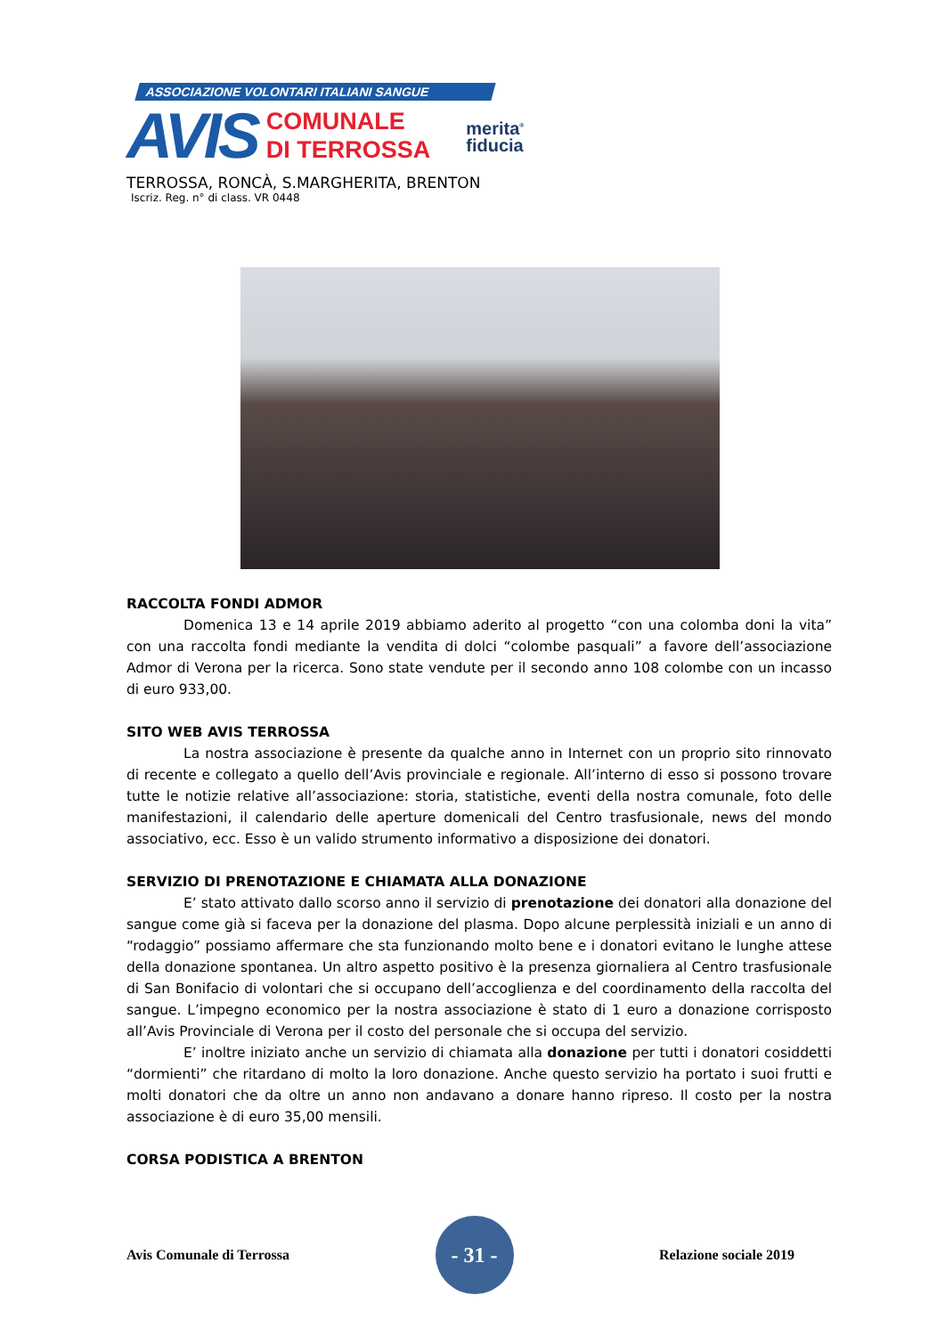ASSOCIAZIONE VOLONTARI ITALIANI SANGUE
AVIS
COMUNALE
DI TERROSSA
merita<sup>®</sup>
fiducia
TERROSSA, RONCÀ, S.MARGHERITA, BRENTON
Iscriz. Reg. n° di class. VR 0448
RACCOLTA FONDI ADMOR
Domenica 13 e 14 aprile 2019 abbiamo aderito al progetto “con una colomba doni la vita” con una raccolta fondi mediante la vendita di dolci “colombe pasquali” a favore dell’associazione Admor di Verona per la ricerca. Sono state vendute per il secondo anno 108 colombe con un incasso di euro 933,00.
SITO WEB AVIS TERROSSA
La nostra associazione è presente da qualche anno in Internet con un proprio sito rinnovato di recente e collegato a quello dell’Avis provinciale e regionale. All’interno di esso si possono trovare tutte le notizie relative all’associazione: storia, statistiche, eventi della nostra comunale, foto delle manifestazioni, il calendario delle aperture domenicali del Centro trasfusionale, news del mondo associativo, ecc. Esso è un valido strumento informativo a disposizione dei donatori.
SERVIZIO DI PRENOTAZIONE E CHIAMATA ALLA DONAZIONE
E’ stato attivato dallo scorso anno il servizio di prenotazione dei donatori alla donazione del sangue come già si faceva per la donazione del plasma. Dopo alcune perplessità iniziali e un anno di “rodaggio” possiamo affermare che sta funzionando molto bene e i donatori evitano le lunghe attese della donazione spontanea. Un altro aspetto positivo è la presenza giornaliera al Centro trasfusionale di San Bonifacio di volontari che si occupano dell’accoglienza e del coordinamento della raccolta del sangue. L’impegno economico per la nostra associazione è stato di 1 euro a donazione corrisposto all’Avis Provinciale di Verona per il costo del personale che si occupa del servizio.
E’ inoltre iniziato anche un servizio di chiamata alla donazione per tutti i donatori cosiddetti “dormienti” che ritardano di molto la loro donazione. Anche questo servizio ha portato i suoi frutti e molti donatori che da oltre un anno non andavano a donare hanno ripreso. Il costo per la nostra associazione è di euro 35,00 mensili.
CORSA PODISTICA A BRENTON
Avis Comunale di Terrossa
- 31 -
Relazione sociale 2019